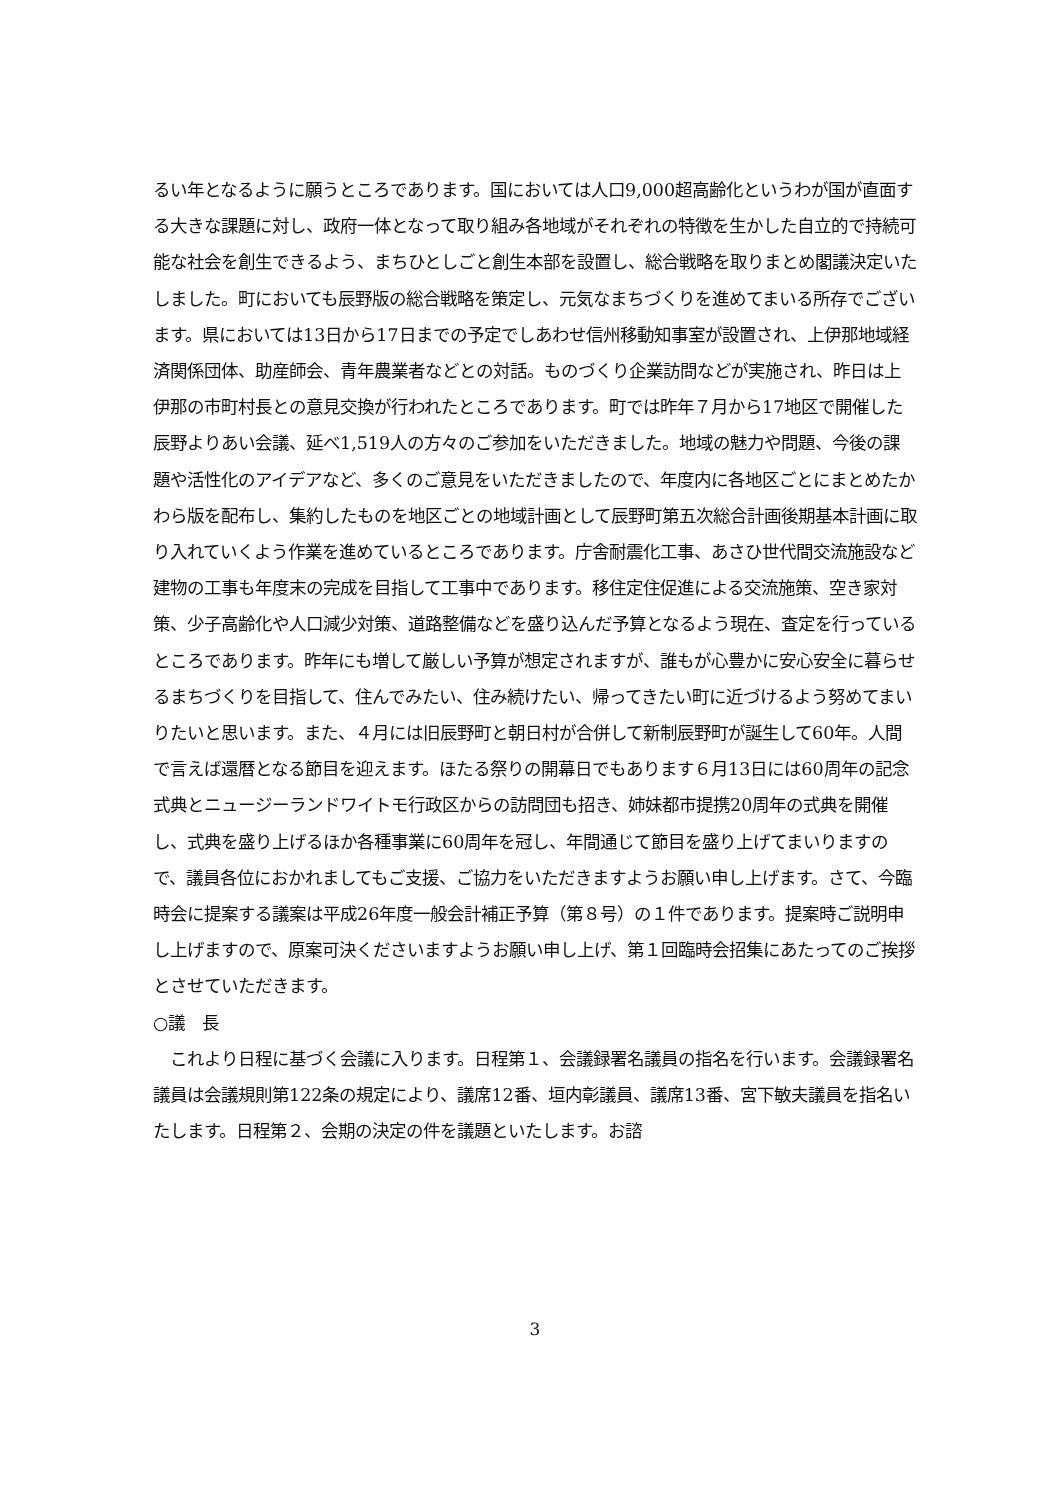るい年となるように願うところであります。国においては人口9,000超高齢化というわが国が直面する大きな課題に対し、政府一体となって取り組み各地域がそれぞれの特徴を生かした自立的で持続可能な社会を創生できるよう、まちひとしごと創生本部を設置し、総合戦略を取りまとめ閣議決定いたしました。町においても辰野版の総合戦略を策定し、元気なまちづくりを進めてまいる所存でございます。県においては13日から17日までの予定でしあわせ信州移動知事室が設置され、上伊那地域経済関係団体、助産師会、青年農業者などとの対話。ものづくり企業訪問などが実施され、昨日は上伊那の市町村長との意見交換が行われたところであります。町では昨年７月から17地区で開催した辰野よりあい会議、延べ1,519人の方々のご参加をいただきました。地域の魅力や問題、今後の課題や活性化のアイデアなど、多くのご意見をいただきましたので、年度内に各地区ごとにまとめたかわら版を配布し、集約したものを地区ごとの地域計画として辰野町第五次総合計画後期基本計画に取り入れていくよう作業を進めているところであります。庁舎耐震化工事、あさひ世代間交流施設など建物の工事も年度末の完成を目指して工事中であります。移住定住促進による交流施策、空き家対策、少子高齢化や人口減少対策、道路整備などを盛り込んだ予算となるよう現在、査定を行っているところであります。昨年にも増して厳しい予算が想定されますが、誰もが心豊かに安心安全に暮らせるまちづくりを目指して、住んでみたい、住み続けたい、帰ってきたい町に近づけるよう努めてまいりたいと思います。また、４月には旧辰野町と朝日村が合併して新制辰野町が誕生して60年。人間で言えば還暦となる節目を迎えます。ほたる祭りの開幕日でもあります６月13日には60周年の記念式典とニュージーランドワイトモ行政区からの訪問団も招き、姉妹都市提携20周年の式典を開催し、式典を盛り上げるほか各種事業に60周年を冠し、年間通じて節目を盛り上げてまいりますので、議員各位におかれましてもご支援、ご協力をいただきますようお願い申し上げます。さて、今臨時会に提案する議案は平成26年度一般会計補正予算（第８号）の１件であります。提案時ご説明申し上げますので、原案可決くださいますようお願い申し上げ、第１回臨時会招集にあたってのご挨拶とさせていただきます。
○議　長
　これより日程に基づく会議に入ります。日程第１、会議録署名議員の指名を行います。会議録署名議員は会議規則第122条の規定により、議席12番、垣内彰議員、議席13番、宮下敏夫議員を指名いたします。日程第２、会期の決定の件を議題といたします。お諮
3